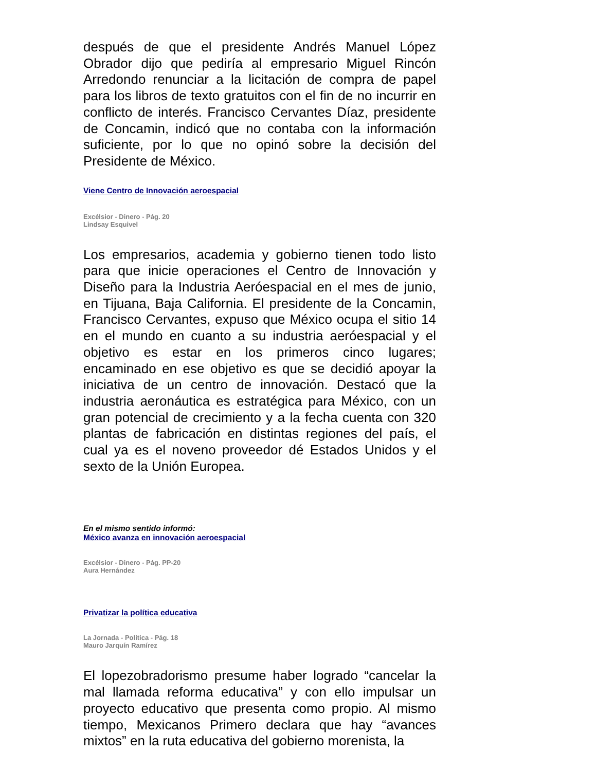después de que el presidente Andrés Manuel López Obrador dijo que pediría al empresario Miguel Rincón Arredondo renunciar a la licitación de compra de papel para los libros de texto gratuitos con el fin de no incurrir en conflicto de interés. Francisco Cervantes Díaz, presidente de Concamin, indicó que no contaba con la información suficiente, por lo que no opinó sobre la decisión del Presidente de México.
Viene Centro de Innovación aeroespacial
Excélsior - Dinero - Pág. 20
Lindsay Esquivel
Los empresarios, academia y gobierno tienen todo listo para que inicie operaciones el Centro de Innovación y Diseño para la Industria Aeróespacial en el mes de junio, en Tijuana, Baja California. El presidente de la Concamin, Francisco Cervantes, expuso que México ocupa el sitio 14 en el mundo en cuanto a su industria aeróespacial y el objetivo es estar en los primeros cinco lugares; encaminado en ese objetivo es que se decidió apoyar la iniciativa de un centro de innovación. Destacó que la industria aeronáutica es estratégica para México, con un gran potencial de crecimiento y a la fecha cuenta con 320 plantas de fabricación en distintas regiones del país, el cual ya es el noveno proveedor dé Estados Unidos y el sexto de la Unión Europea.
En el mismo sentido informó:
México avanza en innovación aeroespacial
Excélsior - Dinero - Pág. PP-20
Aura Hernández
Privatizar la política educativa
La Jornada - Política - Pág. 18
Mauro Jarquín Ramírez
El lopezobradorismo presume haber logrado “cancelar la mal llamada reforma educativa” y con ello impulsar un proyecto educativo que presenta como propio. Al mismo tiempo, Mexicanos Primero declara que hay “avances mixtos” en la ruta educativa del gobierno morenista, la